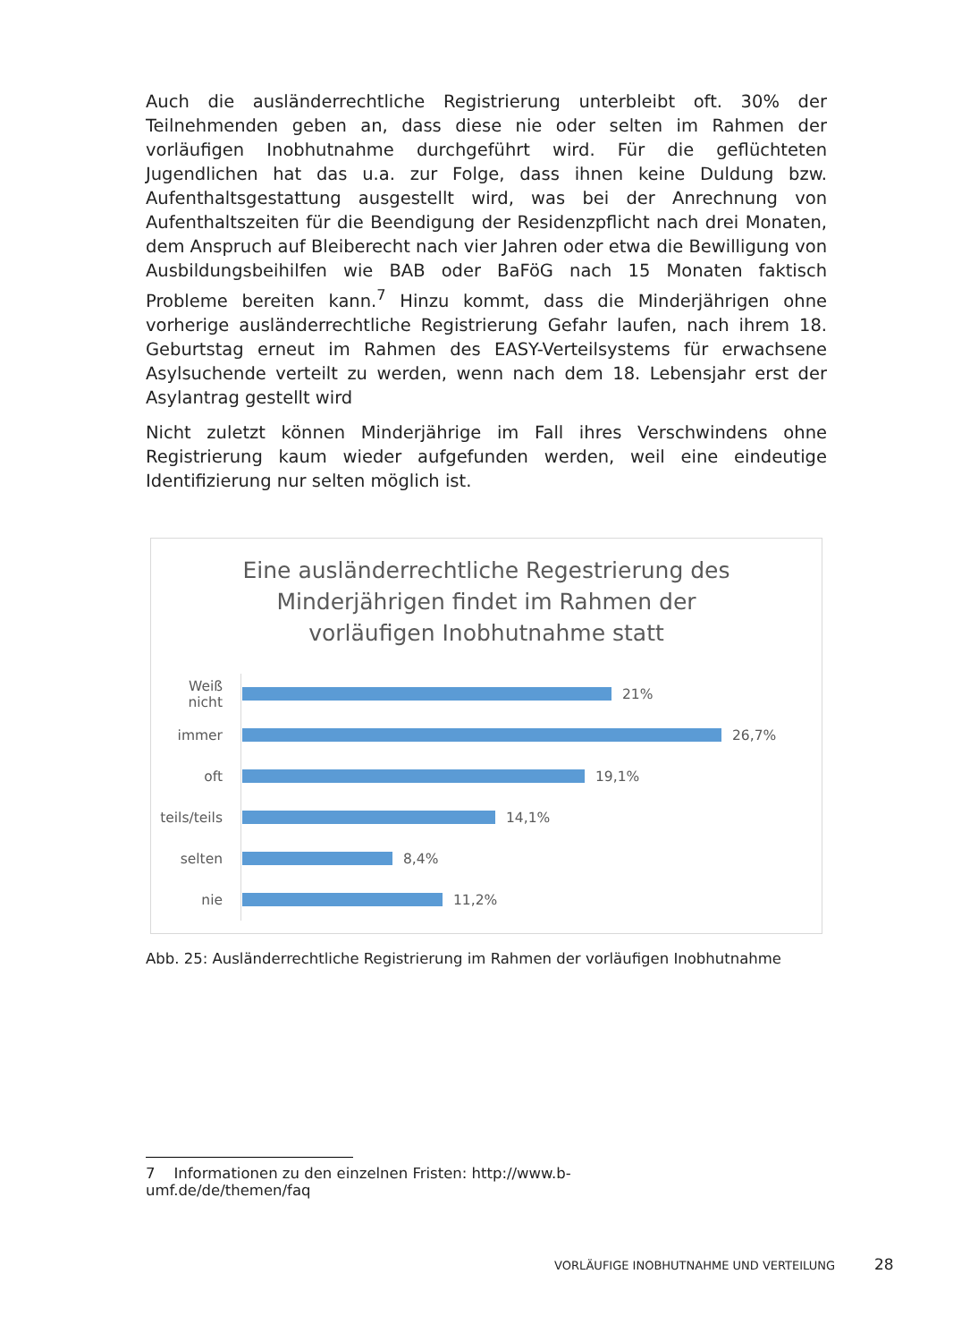Auch die ausländerrechtliche Registrierung unterbleibt oft. 30% der Teilnehmenden geben an, dass diese nie oder selten im Rahmen der vorläufigen Inobhutnahme durchgeführt wird. Für die geflüchteten Jugendlichen hat das u.a. zur Folge, dass ihnen keine Duldung bzw. Aufenthaltsgestattung ausgestellt wird, was bei der Anrechnung von Aufenthaltszeiten für die Beendigung der Residenzpflicht nach drei Monaten, dem Anspruch auf Bleiberecht nach vier Jahren oder etwa die Bewilligung von Ausbildungsbeihilfen wie BAB oder BaFöG nach 15 Monaten faktisch Probleme bereiten kann.<sup>7</sup> Hinzu kommt, dass die Minderjährigen ohne vorherige ausländerrechtliche Registrierung Gefahr laufen, nach ihrem 18. Geburtstag erneut im Rahmen des EASY-Verteilsystems für erwachsene Asylsuchende verteilt zu werden, wenn nach dem 18. Lebensjahr erst der Asylantrag gestellt wird
Nicht zuletzt können Minderjährige im Fall ihres Verschwindens ohne Registrierung kaum wieder aufgefunden werden, weil eine eindeutige Identifizierung nur selten möglich ist.
Eine ausländerrechtliche Regestrierung des
Minderjährigen findet im Rahmen der
vorläufigen Inobhutnahme statt
Weiß nicht
21%
immer
26,7%
oft
19,1%
teils/teils
14,1%
selten
8,4%
nie
11,2%
Abb. 25: Ausländerrechtliche Registrierung im Rahmen der vorläufigen Inobhutnahme
7 Informationen zu den einzelnen Fristen: http://www.b-umf.de/de/themen/faq
VORLÄUFIGE INOBHUTNAHME UND VERTEILUNG
28